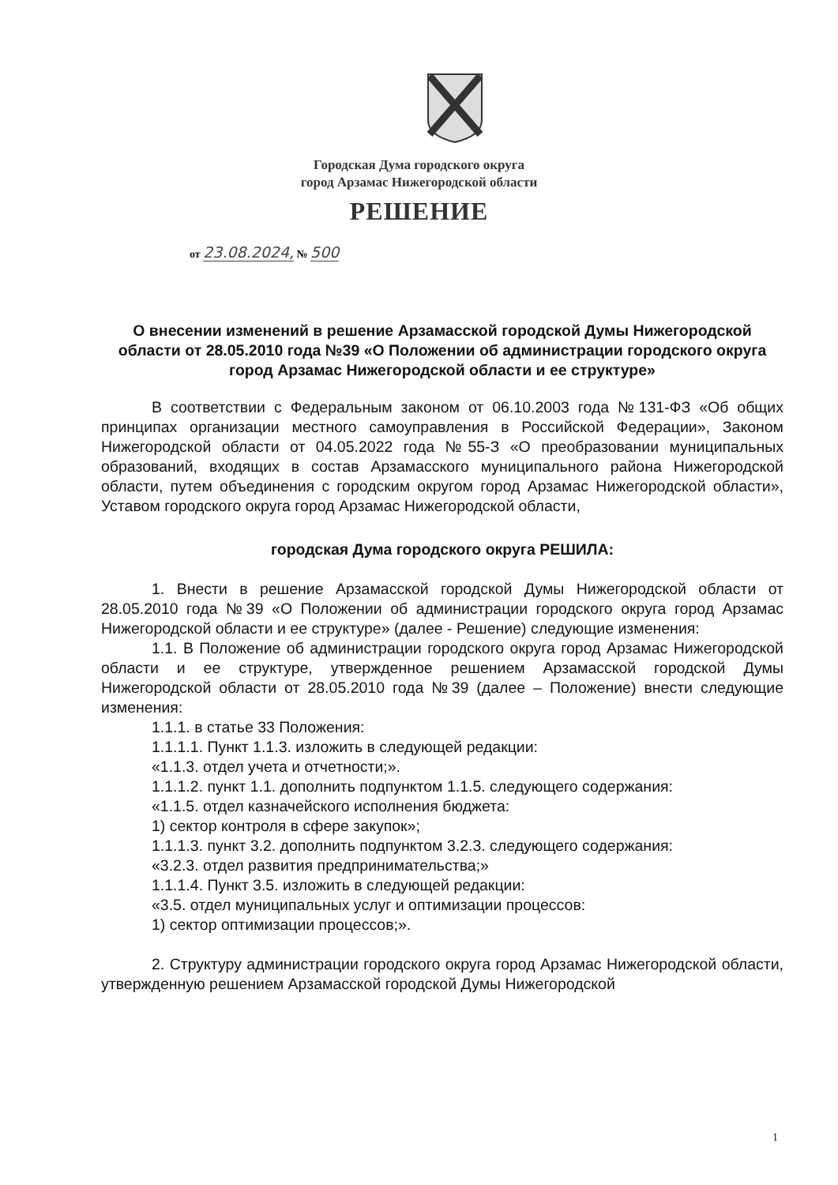Городская Дума городского округа
город Арзамас Нижегородской области
РЕШЕНИЕ
от 23.08.2024, № 500
О внесении изменений в решение Арзамасской городской Думы Нижегородской области от 28.05.2010 года №39 «О Положении об администрации городского округа город Арзамас Нижегородской области и ее структуре»
В соответствии с Федеральным законом от 06.10.2003 года №131-ФЗ «Об общих принципах организации местного самоуправления в Российской Федерации», Законом Нижегородской области от 04.05.2022 года №55-З «О преобразовании муниципальных образований, входящих в состав Арзамасского муниципального района Нижегородской области, путем объединения с городским округом город Арзамас Нижегородской области», Уставом городского округа город Арзамас Нижегородской области,
городская Дума городского округа РЕШИЛА:
1. Внести в решение Арзамасской городской Думы Нижегородской области от 28.05.2010 года №39 «О Положении об администрации городского округа город Арзамас Нижегородской области и ее структуре» (далее - Решение) следующие изменения:
1.1. В Положение об администрации городского округа город Арзамас Нижегородской области и ее структуре, утвержденное решением Арзамасской городской Думы Нижегородской области от 28.05.2010 года №39 (далее – Положение) внести следующие изменения:
1.1.1. в статье 33 Положения:
1.1.1.1. Пункт 1.1.3. изложить в следующей редакции:
«1.1.3. отдел учета и отчетности;».
1.1.1.2. пункт 1.1. дополнить подпунктом 1.1.5. следующего содержания:
«1.1.5. отдел казначейского исполнения бюджета:
1) сектор контроля в сфере закупок»;
1.1.1.3. пункт 3.2. дополнить подпунктом 3.2.3. следующего содержания:
«3.2.3. отдел развития предпринимательства;»
1.1.1.4. Пункт 3.5. изложить в следующей редакции:
«3.5. отдел муниципальных услуг и оптимизации процессов:
1) сектор оптимизации процессов;».
2. Структуру администрации городского округа город Арзамас Нижегородской области, утвержденную решением Арзамасской городской Думы Нижегородской
1